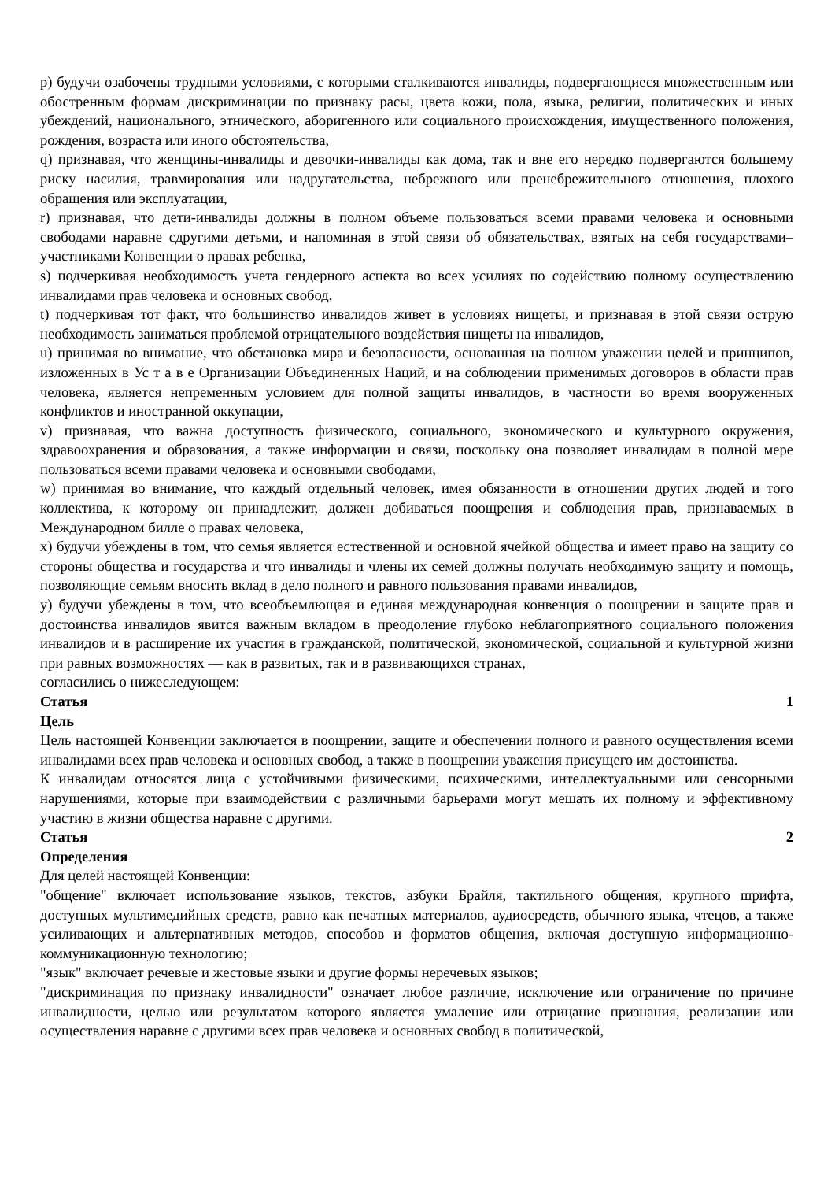p) будучи озабочены трудными условиями, с которыми сталкиваются инвалиды, подвергающиеся множественным или обостренным формам дискриминации по признаку расы, цвета кожи, пола, языка, религии, политических и иных убеждений, национального, этнического, аборигенного или социального происхождения, имущественного положения, рождения, возраста или иного обстоятельства,
q) признавая, что женщины-инвалиды и девочки-инвалиды как дома, так и вне его нередко подвергаются большему риску насилия, травмирования или надругательства, небрежного или пренебрежительного отношения, плохого обращения или эксплуатации,
r) признавая, что дети-инвалиды должны в полном объеме пользоваться всеми правами человека и основными свободами наравне сдругими детьми, и напоминая в этой связи об обязательствах, взятых на себя государствами–участниками Конвенции о правах ребенка,
s) подчеркивая необходимость учета гендерного аспекта во всех усилиях по содействию полному осуществлению инвалидами прав человека и основных свобод,
t) подчеркивая тот факт, что большинство инвалидов живет в условиях нищеты, и признавая в этой связи острую необходимость заниматься проблемой отрицательного воздействия нищеты на инвалидов,
u) принимая во внимание, что обстановка мира и безопасности, основанная на полном уважении целей и принципов, изложенных в Ус т а в е Организации Объединенных Наций, и на соблюдении применимых договоров в области прав человека, является непременным условием для полной защиты инвалидов, в частности во время вооруженных конфликтов и иностранной оккупации,
v) признавая, что важна доступность физического, социального, экономического и культурного окружения, здравоохранения и образования, а также информации и связи, поскольку она позволяет инвалидам в полной мере пользоваться всеми правами человека и основными свободами,
w) принимая во внимание, что каждый отдельный человек, имея обязанности в отношении других людей и того коллектива, к которому он принадлежит, должен добиваться поощрения и соблюдения прав, признаваемых в Международном билле о правах человека,
x) будучи убеждены в том, что семья является естественной и основной ячейкой общества и имеет право на защиту со стороны общества и государства и что инвалиды и члены их семей должны получать необходимую защиту и помощь, позволяющие семьям вносить вклад в дело полного и равного пользования правами инвалидов,
y) будучи убеждены в том, что всеобъемлющая и единая международная конвенция о поощрении и защите прав и достоинства инвалидов явится важным вкладом в преодоление глубоко неблагоприятного социального положения инвалидов и в расширение их участия в гражданской, политической, экономической, социальной и культурной жизни при равных возможностях — как в развитых, так и в развивающихся странах,
согласились о нижеследующем:
Статья 1
Цель
Цель настоящей Конвенции заключается в поощрении, защите и обеспечении полного и равного осуществления всеми инвалидами всех прав человека и основных свобод, а также в поощрении уважения присущего им достоинства.
К инвалидам относятся лица с устойчивыми физическими, психическими, интеллектуальными или сенсорными нарушениями, которые при взаимодействии с различными барьерами могут мешать их полному и эффективному участию в жизни общества наравне с другими.
Статья 2
Определения
Для целей настоящей Конвенции:
"общение" включает использование языков, текстов, азбуки Брайля, тактильного общения, крупного шрифта, доступных мультимедийных средств, равно как печатных материалов, аудиосредств, обычного языка, чтецов, а также усиливающих и альтернативных методов, способов и форматов общения, включая доступную информационно-коммуникационную технологию;
"язык" включает речевые и жестовые языки и другие формы неречевых языков;
"дискриминация по признаку инвалидности" означает любое различие, исключение или ограничение по причине инвалидности, целью или результатом которого является умаление или отрицание признания, реализации или осуществления наравне с другими всех прав человека и основных свобод в политической,